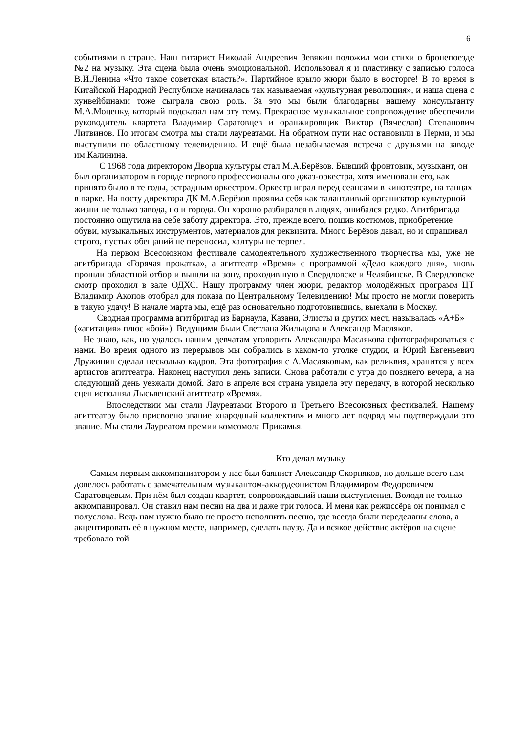6
событиями в стране. Наш гитарист Николай Андреевич Зевякин положил мои стихи о бронепоезде №2 на музыку. Эта сцена была очень эмоциональной. Использовал я и пластинку с записью голоса В.И.Ленина «Что такое советская власть?». Партийное крыло жюри было в восторге! В то время в Китайской Народной Республике начиналась так называемая «культурная революция», и наша сцена с хунвейбинами тоже сыграла свою роль. За это мы были благодарны нашему консультанту М.А.Моценку, который подсказал нам эту тему. Прекрасное музыкальное сопровождение обеспечили руководитель квартета Владимир Саратовцев и оранжировщик Виктор (Вячеслав) Степанович Литвинов. По итогам смотра мы стали лауреатами. На обратном пути нас остановили в Перми, и мы выступили по областному телевидению. И ещё была незабываемая встреча с друзьями на заводе им.Калинина.
С 1968 года директором Дворца культуры стал М.А.Берёзов. Бывший фронтовик, музыкант, он был организатором в городе первого профессионального джаз-оркестра, хотя именовали его, как принято было в те годы, эстрадным оркестром. Оркестр играл перед сеансами в кинотеатре, на танцах в парке. На посту директора ДК М.А.Берёзов проявил себя как талантливый организатор культурной жизни не только завода, но и города. Он хорошо разбирался в людях, ошибался редко. Агитбригада постоянно ощутила на себе заботу директора. Это, прежде всего, пошив костюмов, приобретение обуви, музыкальных инструментов, материалов для реквизита. Много Берёзов давал, но и спрашивал строго, пустых обещаний не переносил, халтуры не терпел.
На первом Всесоюзном фестивале самодеятельного художественного творчества мы, уже не агитбригада «Горячая прокатка», а агиттеатр «Время» с программой «Дело каждого дня», вновь прошли областной отбор и вышли на зону, проходившую в Свердловске и Челябинске. В Свердловске смотр проходил в зале ОДХС. Нашу программу член жюри, редактор молодёжных программ ЦТ Владимир Акопов отобрал для показа по Центральному Телевидению! Мы просто не могли поверить в такую удачу! В начале марта мы, ещё раз основательно подготовившись, выехали в Москву.
Сводная программа агитбригад из Барнаула, Казани, Элисты и других мест, называлась «А+Б» («агитация» плюс «бой»). Ведущими были Светлана Жильцова и Александр Масляков.
Не знаю, как, но удалось нашим девчатам уговорить Александра Маслякова сфотографироваться с нами. Во время одного из перерывов мы собрались в каком-то уголке студии, и Юрий Евгеньевич Дружинин сделал несколько кадров. Эта фотография с А.Масляковым, как реликвия, хранится у всех артистов агиттеатра. Наконец наступил день записи. Снова работали с утра до позднего вечера, а на следующий день уезжали домой. Зато в апреле вся страна увидела эту передачу, в которой несколько сцен исполнял Лысьвенский агиттеатр «Время».
Впоследствии мы стали Лауреатами Второго и Третьего Всесоюзных фестивалей. Нашему агиттеатру было присвоено звание «народный коллектив» и много лет подряд мы подтверждали это звание. Мы стали Лауреатом премии комсомола Прикамья.
Кто делал музыку
Самым первым аккомпаниатором у нас был баянист Александр Скорняков, но дольше всего нам довелось работать с замечательным музыкантом-аккордеонистом Владимиром Федоровичем Саратовцевым. При нём был создан квартет, сопровождавший наши выступления. Володя не только аккомпанировал. Он ставил нам песни на два и даже три голоса. И меня как режиссёра он понимал с полуслова. Ведь нам нужно было не просто исполнить песню, где всегда были переделаны слова, а акцентировать её в нужном месте, например, сделать паузу. Да и всякое действие актёров на сцене требовало той